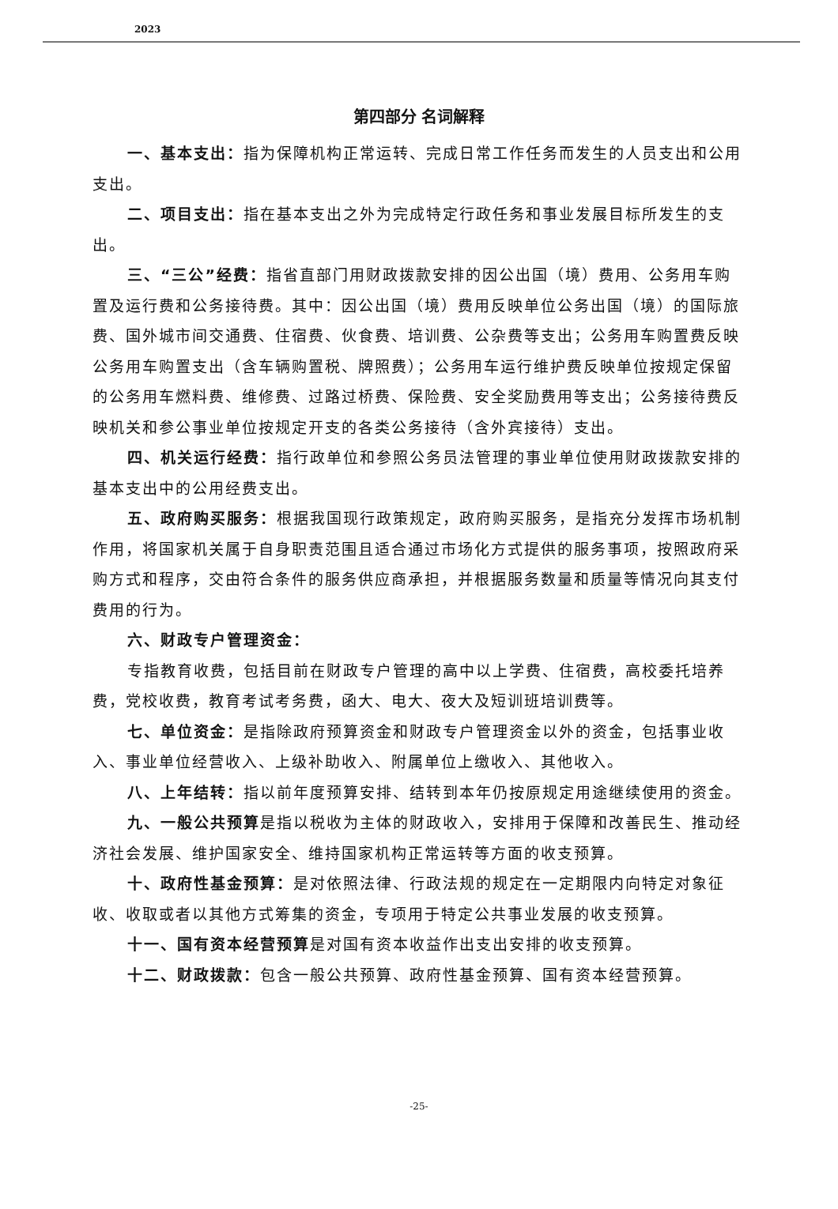2023
第四部分 名词解释
一、基本支出：指为保障机构正常运转、完成日常工作任务而发生的人员支出和公用支出。
二、项目支出：指在基本支出之外为完成特定行政任务和事业发展目标所发生的支出。
三、“三公”经费：指省直部门用财政拨款安排的因公出国（境）费用、公务用车购置及运行费和公务接待费。其中：因公出国（境）费用反映单位公务出国（境）的国际旅费、国外城市间交通费、住宿费、伙食费、培训费、公杂费等支出；公务用车购置费反映公务用车购置支出（含车辆购置税、牌照费）；公务用车运行维护费反映单位按规定保留的公务用车燃料费、维修费、过路过桥费、保险费、安全奖励费用等支出；公务接待费反映机关和参公事业单位按规定开支的各类公务接待（含外宾接待）支出。
四、机关运行经费：指行政单位和参照公务员法管理的事业单位使用财政拨款安排的基本支出中的公用经费支出。
五、政府购买服务：根据我国现行政策规定，政府购买服务，是指充分发挥市场机制作用，将国家机关属于自身职责范围且适合通过市场化方式提供的服务事项，按照政府采购方式和程序，交由符合条件的服务供应商承担，并根据服务数量和质量等情况向其支付费用的行为。
六、财政专户管理资金：
专指教育收费，包括目前在财政专户管理的高中以上学费、住宿费，高校委托培养费，党校收费，教育考试考务费，函大、电大、夜大及短训班培训费等。
七、单位资金：是指除政府预算资金和财政专户管理资金以外的资金，包括事业收入、事业单位经营收入、上级补助收入、附属单位上缴收入、其他收入。
八、上年结转：指以前年度预算安排、结转到本年仍按原规定用途继续使用的资金。
九、一般公共预算是指以税收为主体的财政收入，安排用于保障和改善民生、推动经济社会发展、维护国家安全、维持国家机构正常运转等方面的收支预算。
十、政府性基金预算：是对依照法律、行政法规的规定在一定期限内向特定对象征收、收取或者以其他方式筹集的资金，专项用于特定公共事业发展的收支预算。
十一、国有资本经营预算是对国有资本收益作出支出安排的收支预算。
十二、财政拨款：包含一般公共预算、政府性基金预算、国有资本经营预算。
-25-